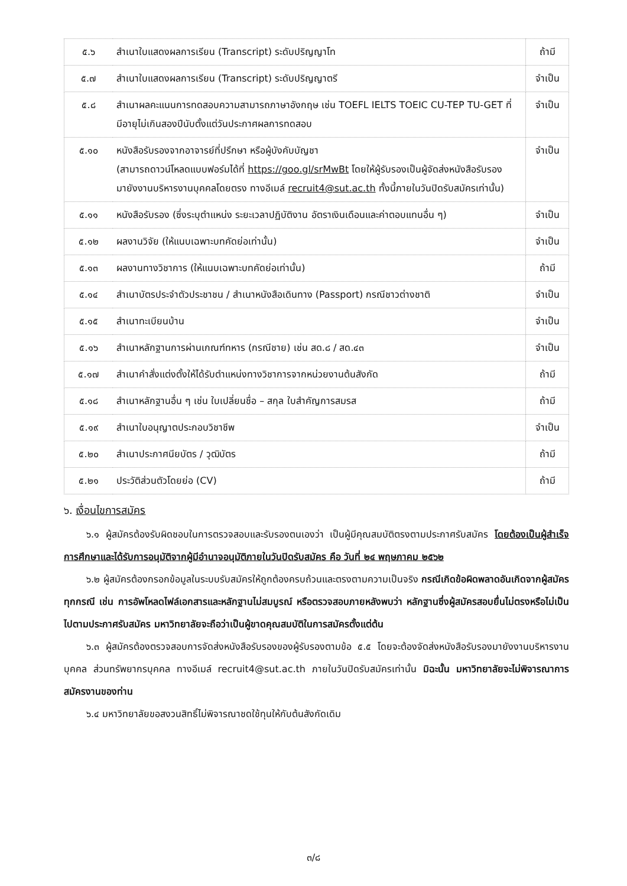| ๕.๖ | สำเนาใบแสดงผลการเรียน (Transcript) ระดับปริญญาโท | ถ้ามี |
| ๕.๗ | สำเนาใบแสดงผลการเรียน (Transcript) ระดับปริญญาตรี | จำเป็น |
| ๕.๘ | สำเนาผลคะแนนการทดสอบความสามารถภาษาอังกฤษ เช่น TOEFL IELTS TOEIC CU-TEP TU-GET ที่มีอายุไม่เกินสองปีนับตั้งแต่วันประกาศผลการทดสอบ | จำเป็น |
| ๕.๑๐ | หนังสือรับรองจากอาจารย์ที่ปรึกษา หรือผู้บังคับบัญชา (สามารถดาวน์โหลดแบบฟอร์มได้ที่ https://goo.gl/srMwBt โดยให้ผู้รับรองเป็นผู้จัดส่งหนังสือรับรองมายังงานบริหารงานบุคคลโดยตรง ทางอีเมล์ recruit4@sut.ac.th ทั้งนี้ภายในวันปิดรับสมัครเท่านั้น) | จำเป็น |
| ๕.๑๑ | หนังสือรับรอง (ซึ่งระบุตำแหน่ง ระยะเวลาปฏิบัติงาน อัตราเงินเดือนและค่าตอบแทนอื่น ๆ) | จำเป็น |
| ๕.๑๒ | ผลงานวิจัย (ให้แนบเฉพาะบทคัดย่อเท่านั้น) | จำเป็น |
| ๕.๑๓ | ผลงานทางวิชาการ (ให้แนบเฉพาะบทคัดย่อเท่านั้น) | ถ้ามี |
| ๕.๑๔ | สำเนาบัตรประจำตัวประชาชน / สำเนาหนังสือเดินทาง (Passport) กรณีชาวต่างชาติ | จำเป็น |
| ๕.๑๕ | สำเนาทะเบียนบ้าน | จำเป็น |
| ๕.๑๖ | สำเนาหลักฐานการผ่านเกณฑ์ทหาร (กรณีชาย) เช่น สด.๘ / สด.๔๓ | จำเป็น |
| ๕.๑๗ | สำเนาคำสั่งแต่งตั้งให้ได้รับตำแหน่งทางวิชาการจากหน่วยงานต้นสังกัด | ถ้ามี |
| ๕.๑๘ | สำเนาหลักฐานอื่น ๆ เช่น ใบเปลี่ยนชื่อ – สกุล ใบสำคัญการสมรส | ถ้ามี |
| ๕.๑๙ | สำเนาใบอนุญาตประกอบวิชาชีพ | จำเป็น |
| ๕.๒๐ | สำเนาประกาศนียบัตร / วุฒิบัตร | ถ้ามี |
| ๕.๒๑ | ประวัติส่วนตัวโดยย่อ (CV) | ถ้ามี |
๖. เงื่อนไขการสมัคร
๖.๑ ผู้สมัครต้องรับผิดชอบในการตรวจสอบและรับรองตนเองว่า เป็นผู้มีคุณสมบัติตรงตามประกาศรับสมัคร โดยต้องเป็นผู้สำเร็จการศึกษาและได้รับการอนุมัติจากผู้มีอำนาจอนุมัติภายในวันปิดรับสมัคร คือ วันที่ ๒๔ พฤษภาคม ๒๕๖๒
๖.๒ ผู้สมัครต้องกรอกข้อมูลในระบบรับสมัครให้ถูกต้องครบถ้วนและตรงตามความเป็นจริง กรณีเกิดข้อผิดพลาดอันเกิดจากผู้สมัครทุกกรณี เช่น การอัพโหลดไฟล์เอกสารและหลักฐานไม่สมบูรณ์ หรือตรวจสอบภายหลังพบว่า หลักฐานซึ่งผู้สมัครสอบยื่นไม่ตรงหรือไม่เป็นไปตามประกาศรับสมัคร มหาวิทยาลัยจะถือว่าเป็นผู้ขาดคุณสมบัติในการสมัครตั้งแต่ต้น
๖.๓ ผู้สมัครต้องตรวจสอบการจัดส่งหนังสือรับรองของผู้รับรองตามข้อ ๕.๕ โดยจะต้องจัดส่งหนังสือรับรองมายังงานบริหารงานบุคคล ส่วนทรัพยากรบุคคล ทางอีเมล์ recruit4@sut.ac.th ภายในวันปิดรับสมัครเท่านั้น มิฉะนั้น มหาวิทยาลัยจะไม่พิจารณาการสมัครงานของท่าน
๖.๔ มหาวิทยาลัยขอสงวนสิทธิ์ไม่พิจารณาชดใช้ทุนให้กับต้นสังกัดเดิม
๓/๘